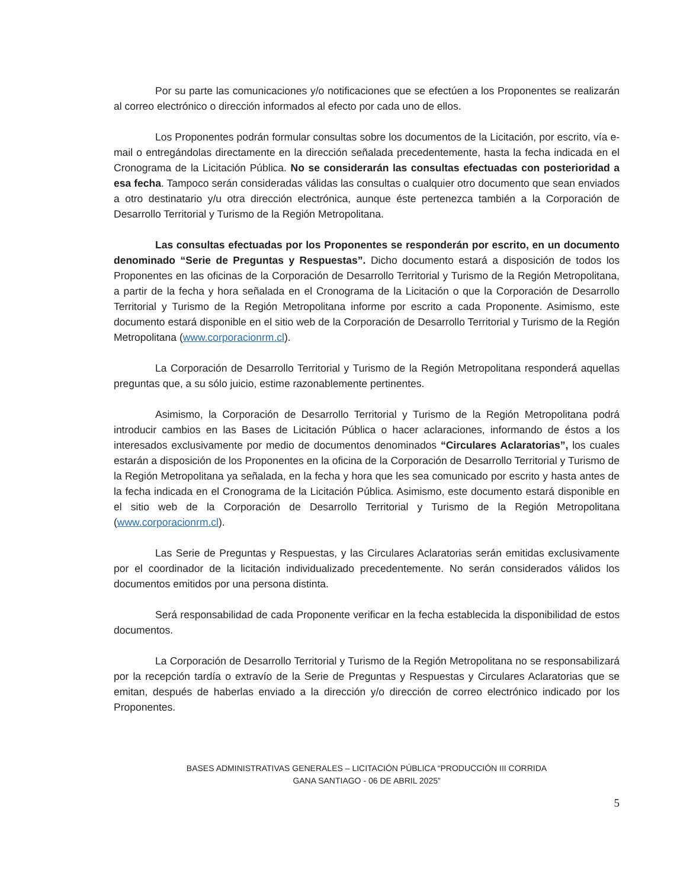Por su parte las comunicaciones y/o notificaciones que se efectúen a los Proponentes se realizarán al correo electrónico o dirección informados al efecto por cada uno de ellos.
Los Proponentes podrán formular consultas sobre los documentos de la Licitación, por escrito, vía e-mail o entregándolas directamente en la dirección señalada precedentemente, hasta la fecha indicada en el Cronograma de la Licitación Pública. No se considerarán las consultas efectuadas con posterioridad a esa fecha. Tampoco serán consideradas válidas las consultas o cualquier otro documento que sean enviados a otro destinatario y/u otra dirección electrónica, aunque éste pertenezca también a la Corporación de Desarrollo Territorial y Turismo de la Región Metropolitana.
Las consultas efectuadas por los Proponentes se responderán por escrito, en un documento denominado “Serie de Preguntas y Respuestas”. Dicho documento estará a disposición de todos los Proponentes en las oficinas de la Corporación de Desarrollo Territorial y Turismo de la Región Metropolitana, a partir de la fecha y hora señalada en el Cronograma de la Licitación o que la Corporación de Desarrollo Territorial y Turismo de la Región Metropolitana informe por escrito a cada Proponente. Asimismo, este documento estará disponible en el sitio web de la Corporación de Desarrollo Territorial y Turismo de la Región Metropolitana (www.corporacionrm.cl).
La Corporación de Desarrollo Territorial y Turismo de la Región Metropolitana responderá aquellas preguntas que, a su sólo juicio, estime razonablemente pertinentes.
Asimismo, la Corporación de Desarrollo Territorial y Turismo de la Región Metropolitana podrá introducir cambios en las Bases de Licitación Pública o hacer aclaraciones, informando de éstos a los interesados exclusivamente por medio de documentos denominados “Circulares Aclaratorias”, los cuales estarán a disposición de los Proponentes en la oficina de la Corporación de Desarrollo Territorial y Turismo de la Región Metropolitana ya señalada, en la fecha y hora que les sea comunicado por escrito y hasta antes de la fecha indicada en el Cronograma de la Licitación Pública. Asimismo, este documento estará disponible en el sitio web de la Corporación de Desarrollo Territorial y Turismo de la Región Metropolitana (www.corporacionrm.cl).
Las Serie de Preguntas y Respuestas, y las Circulares Aclaratorias serán emitidas exclusivamente por el coordinador de la licitación individualizado precedentemente. No serán considerados válidos los documentos emitidos por una persona distinta.
Será responsabilidad de cada Proponente verificar en la fecha establecida la disponibilidad de estos documentos.
La Corporación de Desarrollo Territorial y Turismo de la Región Metropolitana no se responsabilizará por la recepción tardía o extravío de la Serie de Preguntas y Respuestas y Circulares Aclaratorias que se emitan, después de haberlas enviado a la dirección y/o dirección de correo electrónico indicado por los Proponentes.
BASES ADMINISTRATIVAS GENERALES – LICITACIÓN PÚBLICA “PRODUCCIÓN III CORRIDA
GANA SANTIAGO - 06 DE ABRIL 2025”
5